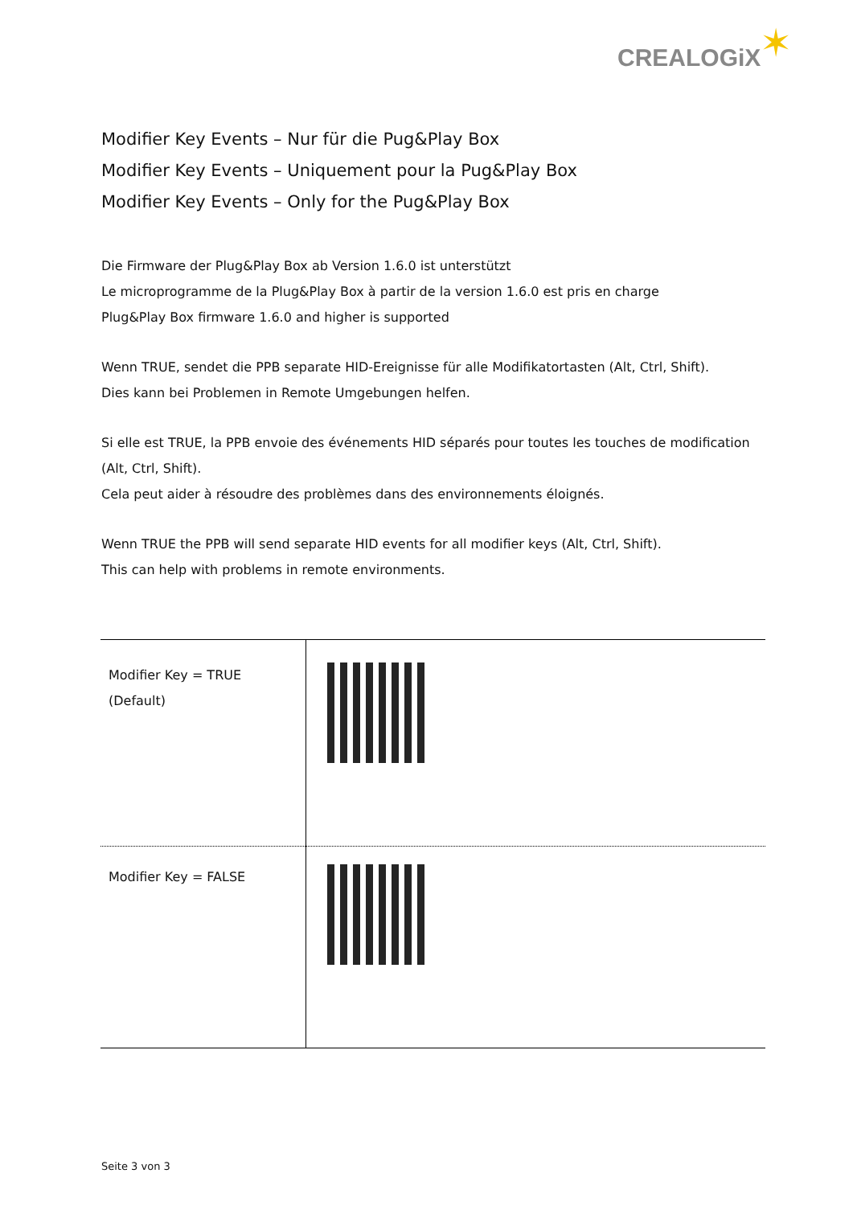CREALOGiX ✶
Modifier Key Events – Nur für die Pug&Play Box
Modifier Key Events – Uniquement pour la Pug&Play Box
Modifier Key Events – Only for the Pug&Play Box
Die Firmware der Plug&Play Box ab Version 1.6.0 ist unterstützt
Le microprogramme de la Plug&Play Box à partir de la version 1.6.0 est pris en charge
Plug&Play Box firmware 1.6.0 and higher is supported
Wenn TRUE, sendet die PPB separate HID-Ereignisse für alle Modifikatortasten (Alt, Ctrl, Shift).
Dies kann bei Problemen in Remote Umgebungen helfen.
Si elle est TRUE, la PPB envoie des événements HID séparés pour toutes les touches de modification (Alt, Ctrl, Shift).
Cela peut aider à résoudre des problèmes dans des environnements éloignés.
Wenn TRUE the PPB will send separate HID events for all modifier keys (Alt, Ctrl, Shift).
This can help with problems in remote environments.
| Modifier Key = TRUE (Default) | |
| Modifier Key = FALSE | |
Seite 3 von 3